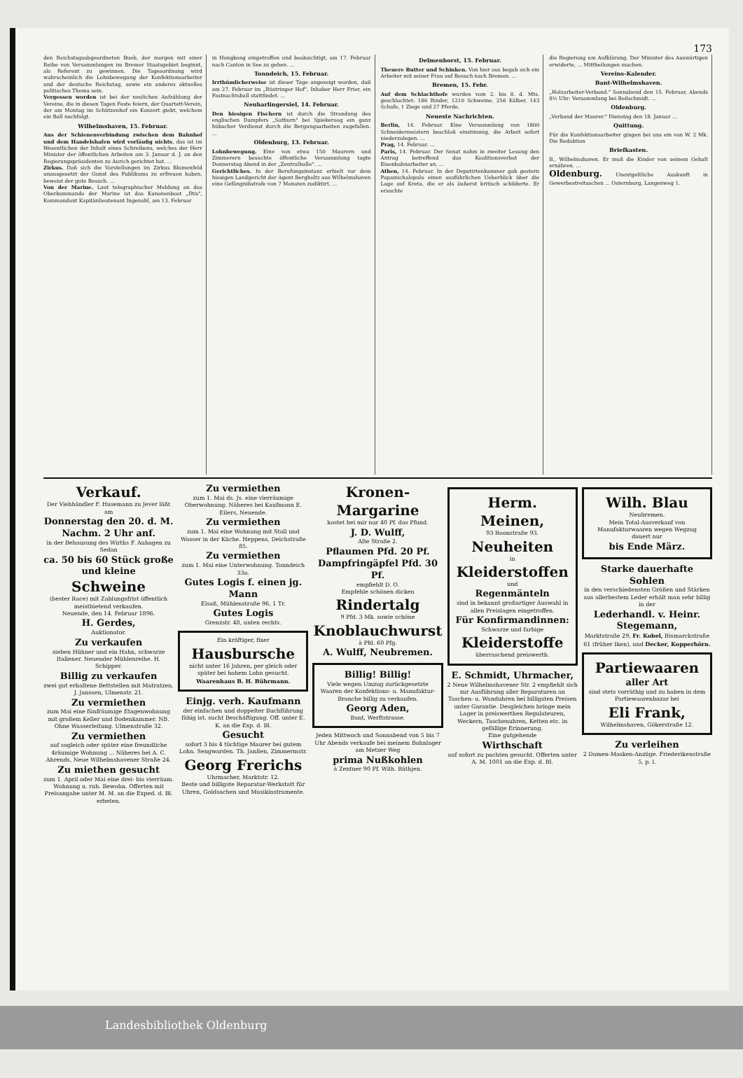173
den Reichstagsabgeordneten Bueb, der morgen mit einer Reihe von Versammlungen im Bremer Staatsgebiet beginnt, als Referent zu gewinnen. Die Tagesordnung wird wahrscheinlich die Lohnbewegung der Konfektionsarbeiter und der deutsche Reichstag, sowie ein anderes aktuelles politisches Thema sein.
Vergessen worden ist bei der neulichen Aufzählung der Vereine, die in diesen Tagen Feste feiern, der Quartett-Verein, der am Montag im Schützenhof ein Konzert giebt, welchem ein Ball nachfolgt.
Wilhelmshaven, 15. Februar.
Aus der Schienenverbindung zwischen dem Bahnhof und dem Handelshafen wird vorläufig nichts, das ist im Wesentlichen der Inhalt eines Schreibens, welches der Herr Minister der öffentlichen Arbeiten am 3. Januar d. J. an den Regierungspräsidenten zu Aurich gerichtet hat. ...
Zirkus. Daß sich die Vorstellungen im Zirkus Blumenfeld unausgesetzt der Gunst des Publikums zu erfreuen haben, beweist der gute Besuch. ...
Von der Marine. Laut telegraphischer Meldung an das Oberkommando der Marine ist das Kanonenboot „Iltis", Kommandant Kapitänlieutenant Ingenohl, am 13. Februar
in Hongkong eingetroffen und beabsichtigt, am 17. Februar nach Canton in See zu gehen. ...
Tonndeich, 15. Februar.
Irrthümlicherweise ist dieser Tage angezeigt worden, daß am 27. Februar im „Rüstringer Hof", Inhaber Herr Frier, ein Fastnachtsball stattfindet. ...
Neuharlingersiel, 14. Februar.
Den hiesigen Fischern ist durch die Strandung des englischen Dampfers „Sathurn" bei Spiekeroog ein ganz hübscher Verdienst durch die Bergungsarbeiten zugefallen. ...
Oldenburg, 13. Februar.
Lohnbewegung. Eine von etwa 150 Maurern und Zimmerern besuchte öffentliche Versammlung tagte Donnerstag Abend in der „Zentralhalle". ...
Gerichtliches. In der Berufungsinstanz erhielt vor dem hiesigen Landgericht der Agent Bergholtz aus Wilhelmshaven eine Gefängnißstrafe von 7 Monaten zudiktirt. ...
Delmenhorst, 15. Februar.
Theuere Butter und Schinken. Von hier aus begab sich ein Arbeiter mit seiner Frau auf Besuch nach Bremen. ...
Bremen, 15. Febr.
Auf dem Schlachthofe wurden vom 2. bis 8. d. Mts. geschlachtet: 186 Rinder, 1210 Schweine, 256 Kälber, 143 Schafe, 1 Ziege und 27 Pferde.
Neueste Nachrichten.
Berlin, 14. Februar. Eine Versammlung von 1800 Schneidermeistern beschloß einstimmig, die Arbeit sofort niederzulegen. ...
Prag, 14. Februar. ...
Paris, 14. Februar. Der Senat nahm in zweiter Lesung den Antrag betreffend das Koalitionsverbot der Eisenbahnarbeiter an. ...
Athen, 14. Februar. In der Deputirtenkammer gab gestern Papamichalopulo einen ausführlichen Ueberblick über die Lage auf Kreta, die er als äußerst kritisch schilderte. Er ersuchte
die Regierung um Aufklärung. Der Minister des Auswärtigen erwiderte, ... Mittheilungen machen.
Vereins-Kalender.
Bant-Wilhelmshaven.
„Holzarbeiter-Verband." Sonnabend den 15. Februar, Abends 8½ Uhr: Versammlung bei Beilschmidt. ...
Oldenburg.
„Verband der Maurer." Dienstag den 18. Januar ...
Quittung.
Für die Konfektionsarbeiter gingen bei uns ein von W. 2 Mk. Die Redaktion
Briefkasten.
B., Wilhelmshaven. Er muß die Kinder von seinem Gehalt ernähren. ...
Oldenburg. Unentgeltliche Auskunft in Gewerbestreitsachen ... Osternburg, Langenweg 1.
Verkauf.
Der Viehhändler F. Husemann zu Jever läßt am
Donnerstag den 20. d. M. Nachm. 2 Uhr anf.
in der Behausung des Wirths F. Auhagen zu Sedan
ca. 50 bis 60 Stück große und kleine
Schweine
(bester Race) mit Zahlungsfrist öffentlich meistbietend verkaufen.
Neuende, den 14. Februar 1896.
H. Gerdes,
Auktionator.
Zu verkaufen
sieben Hühner und ein Hahn, schwarze Italiener. Neuender Mühlenreihe. H. Schipper.
Billig zu verkaufen
zwei gut erhaltene Bettstellen mit Matratzen. J. Janssen, Ulmenstr. 21.
Zu vermiethen
zum Mai eine fünfräumige Etagenwohnung mit großem Keller und Bodenkammer. NB. Ohne Wasserleitung. Ulmenstraße 32.
Zu vermiethen
auf sogleich oder später eine freundliche 4räumige Wohnung ... Näheres bei A. C. Ahrends, Neue Wilhelmshavener Straße 24.
Zu miethen gesucht
zum 1. April oder Mai eine drei- bis vierräum. Wohnung u. ruh. Bewohn. Offerten mit Preisangabe unter M. M. an die Exped. d. Bl. erbeten.
Zu vermiethen
zum 1. Mai ds. Js. eine vierräumige Oberwohnung. Näheres bei Kaufmann E. Eilers, Neuende.
Zu vermiethen
zum 1. Mai eine Wohnung mit Stall und Wasser in der Küche. Heppens, Deichstraße 85.
Zu vermiethen
zum 1. Mai eine Unterwohnung. Tonndeich 33a.
Gutes Logis f. einen jg. Mann
Elsaß, Mühlenstraße 96, 1 Tr.
Gutes Logis
Grenzstr. 48, unten rechts.
Ein kräftiger, fixer
Hausbursche
nicht unter 16 Jahren, per gleich oder später bei hohem Lohn gesucht.
Waarenhaus B. H. Bührmann.
Einjg. verh. Kaufmann
der einfachen und doppelter Buchführung fähig ist, sucht Beschäftigung. Off. unter E. K. an die Exp. d. Bl.
Gesucht
sofort 3 bis 4 tüchtige Maurer bei gutem Lohn. Sengwarden. Th. Janßen, Zimmermstr.
Georg Frerichs
Uhrmacher, Marktstr. 12.
Beste und billigste Reparatur-Werkstatt für Uhren, Goldsachen und Musikinstrumente.
Kronen-Margarine
kostet bei mir nur 40 Pf. das Pfund.
J. D. Wulff,
Alte Straße 2.
Pflaumen Pfd. 20 Pf. Dampfringäpfel Pfd. 30 Pf.
empfiehlt D. O.
Empfehle schönen dicken
Rindertalg
9 Pfd. 3 Mk. sowie schöne
Knoblauchwurst
à Pfd. 60 Pfg.
A. Wulff, Neubremen.
Billig! Billig!
Viele wegen Umzug zurückgesetzte Waaren der Konfektions- u. Manufaktur-Branche billig zu verkaufen.
Georg Aden,
Bant, Werftstrasse.
Jeden Mittwoch und Sonnabend von 5 bis 7 Uhr Abends verkaufe bei meinem Bahnlager am Metzer Weg
prima Nußkohlen
à Zentner 90 Pf. Wilh. Räthjen.
Herm. Meinen,
93 Roonstraße 93.
Neuheiten
in
Kleiderstoffen
und
Regenmänteln
sind in bekannt großartiger Auswahl in allen Preislagen eingetroffen.
Für Konfirmandinnen:
Schwarze und farbige
Kleiderstoffe
überraschend preiswerth.
E. Schmidt, Uhrmacher,
2 Neue Wilhelmshavener Str. 2 empfiehlt sich zur Ausführung aller Reparaturen an Taschen- u. Wanduhren bei billigsten Preisen unter Garantie. Desgleichen bringe mein Lager in preiswerthen Regulateuren, Weckern, Taschenuhren, Ketten etc. in gefällige Erinnerung.
Eine gutgehende
Wirthschaft
auf sofort zu pachten gesucht. Offerten unter A. M. 1001 an die Exp. d. Bl.
Wilh. Blau
Neubremen.
Mein Total-Ausverkauf von Manufakturwaaren wegen Wegzug dauert nur
bis Ende März.
Starke dauerhafte Sohlen
in den verschiedensten Größen und Stärken aus allerbestem Leder erhält man sehr billig in der
Lederhandl. v. Heinr. Stegemann,
Marktstraße 29, Fr. Kobel, Bismarckstraße 61 (früher Iken), und Decker, Kopperhörn.
Partiewaaren
aller Art
sind stets vorräthig und zu haben in dem Partiewaarenbazar bei
Eli Frank,
Wilhelmshaven, Gökerstraße 12.
Zu verleihen
2 Damen-Masken-Anzüge. Friederikenstraße 5, p. l.
Landesbibliothek Oldenburg